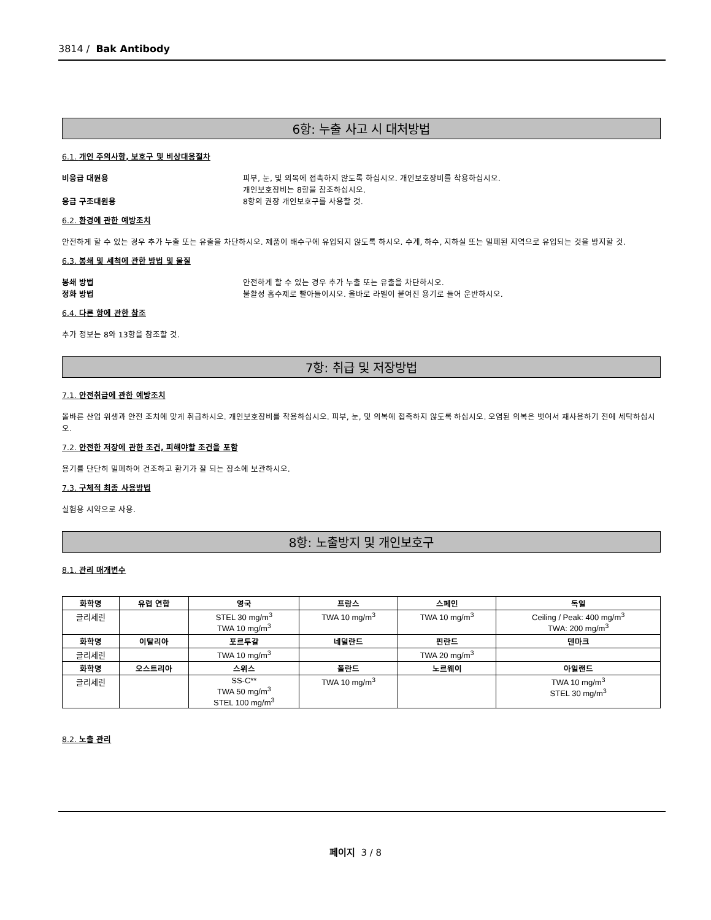3814 / Bak Antibody
6항: 누출 사고 시 대처방법
6.1. 개인 주의사항, 보호구 및 비상대응절차
비응급 대원용 피부, 눈, 및 의복에 접촉하지 않도록 하십시오. 개인보호장비를 착용하십시오.
개인보호장비는 8항을 참조하십시오.
응급 구조대원용 8항의 권장 개인보호구를 사용할 것.
6.2. 환경에 관한 예방조치
안전하게 할 수 있는 경우 추가 누출 또는 유출을 차단하시오. 제품이 배수구에 유입되지 않도록 하시오. 수계, 하수, 지하실 또는 밀폐된 지역으로 유입되는 것을 방지할 것.
6.3. 봉쇄 및 세척에 관한 방법 및 물질
봉쇄 방법 안전하게 할 수 있는 경우 추가 누출 또는 유출을 차단하시오.
정화 방법 불활성 흡수제로 빨아들이시오. 올바로 라벨이 붙여진 용기로 들어 운반하시오.
6.4. 다른 항에 관한 참조
추가 정보는 8와 13항을 참조할 것.
7항: 취급 및 저장방법
7.1. 안전취급에 관한 예방조치
올바른 산업 위생과 안전 조치에 맞게 취급하시오. 개인보호장비를 착용하십시오. 피부, 눈, 및 의복에 접촉하지 않도록 하십시오. 오염된 의복은 벗어서 재사용하기 전에 세탁하십시오.
7.2. 안전한 저장에 관한 조건, 피해야할 조건을 포함
용기를 단단히 밀폐하여 건조하고 환기가 잘 되는 장소에 보관하시오.
7.3. 구체적 최종 사용방법
실험용 시약으로 사용.
8항: 노출방지 및 개인보호구
8.1. 관리 매개변수
| 화학명 | 유럽 연합 | 영국 | 프랑스 | 스페인 | 독일 |
| --- | --- | --- | --- | --- | --- |
| 글리세린 | | STEL 30 mg/m<sup>3</sup> TWA 10 mg/m<sup>3</sup> | TWA 10 mg/m<sup>3</sup> | TWA 10 mg/m<sup>3</sup> | Ceiling / Peak: 400 mg/m<sup>3</sup> TWA: 200 mg/m<sup>3</sup> |
| 화학명 | 이탈리아 | 포르투갈 | 네덜란드 | 핀란드 | 덴마크 |
| 글리세린 | | TWA 10 mg/m<sup>3</sup> | | TWA 20 mg/m<sup>3</sup> | |
| 화학명 | 오스트리아 | 스위스 | 폴란드 | 노르웨이 | 아일랜드 |
| 글리세린 | | SS-C** TWA 50 mg/m<sup>3</sup> STEL 100 mg/m<sup>3</sup> | TWA 10 mg/m<sup>3</sup> | | TWA 10 mg/m<sup>3</sup> STEL 30 mg/m<sup>3</sup> |
8.2. 노출 관리
페이지 3 / 8